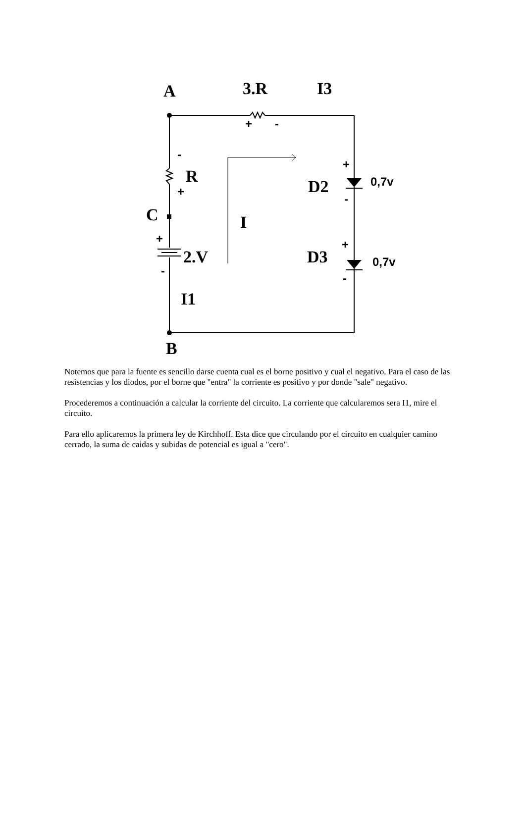A
3.R
I3
R
C
2.V
I
I1
B
D2
D3
0,7v
0,7v
+
-
-
+
+
-
+
-
+
-
Notemos que para la fuente es sencillo darse cuenta cual es el borne positivo y cual el negativo. Para el caso de las resistencias y los diodos, por el borne que "entra" la corriente es positivo y por donde "sale" negativo.
Procederemos a continuación a calcular la corriente del circuito. La corriente que calcularemos sera I1, mire el circuito.
Para ello aplicaremos la primera ley de Kirchhoff. Esta dice que circulando por el circuito en cualquier camino cerrado, la suma de caidas y subidas de potencial es igual a "cero".